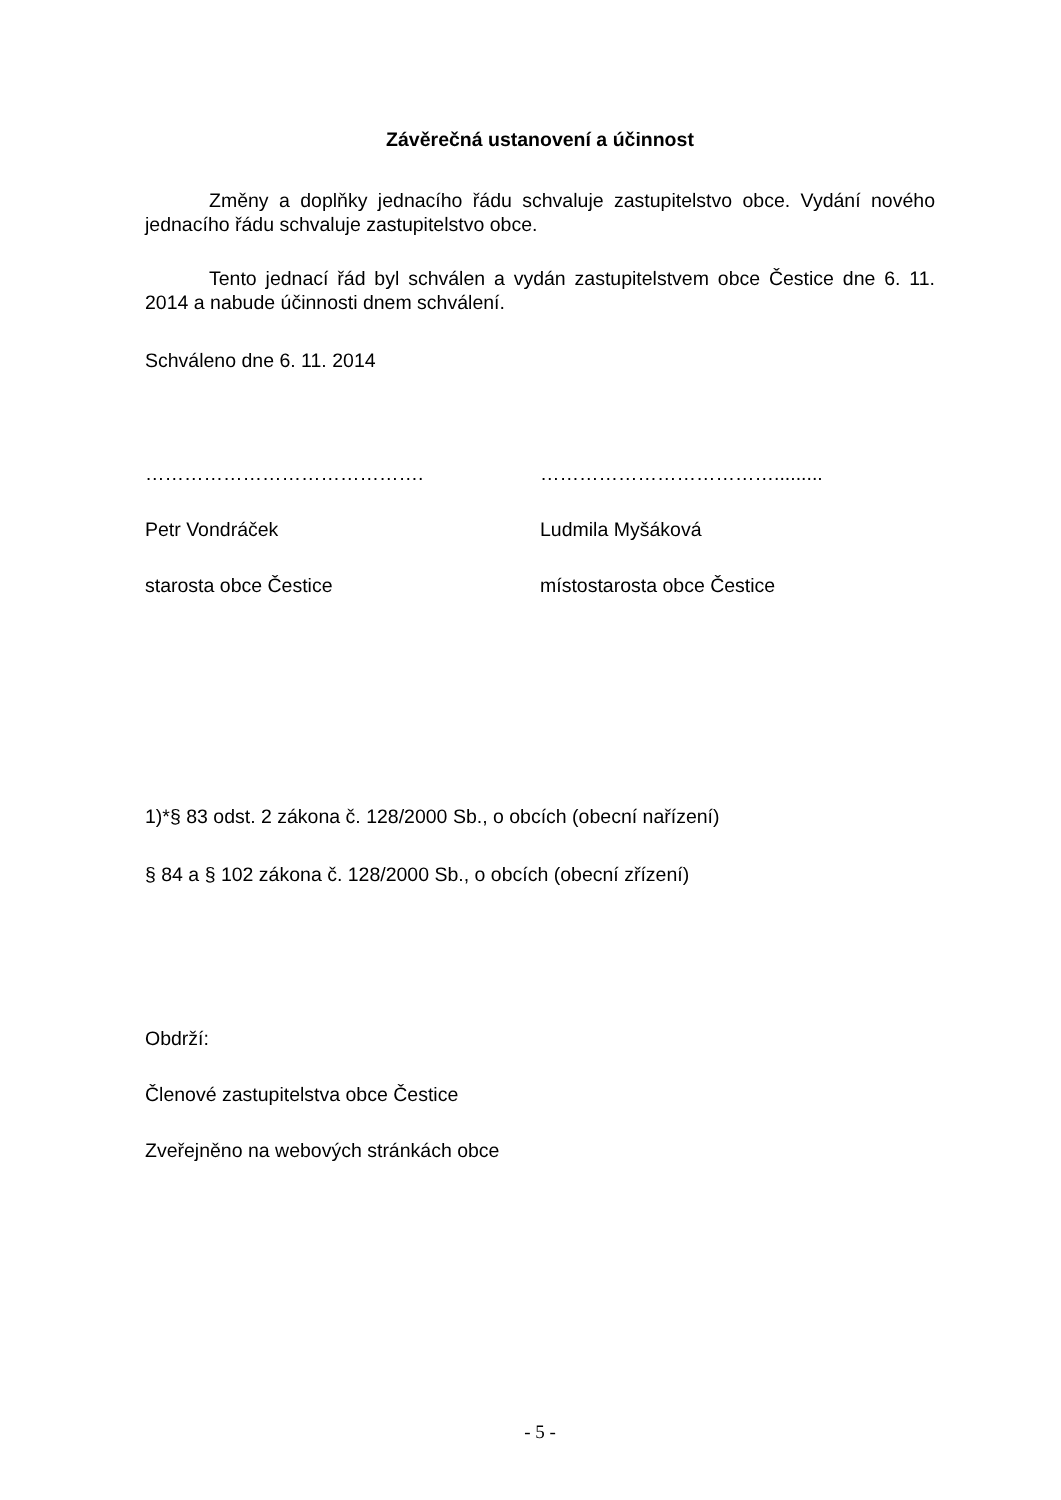Závěrečná ustanovení a účinnost
Změny a doplňky jednacího řádu schvaluje zastupitelstvo obce. Vydání nového jednacího řádu schvaluje zastupitelstvo obce.
Tento jednací řád byl schválen a vydán zastupitelstvem obce Čestice dne 6. 11. 2014 a nabude účinnosti dnem schválení.
Schváleno dne 6. 11. 2014
……………………………………. ……………………………….........
Petr Vondráček Ludmila Myšáková
starosta obce Čestice místostarosta obce Čestice
1)*§ 83 odst. 2 zákona č. 128/2000 Sb., o obcích (obecní nařízení)
§ 84 a § 102 zákona č. 128/2000 Sb., o obcích (obecní zřízení)
Obdrží:
Členové zastupitelstva obce Čestice
Zveřejněno na webových stránkách obce
- 5 -